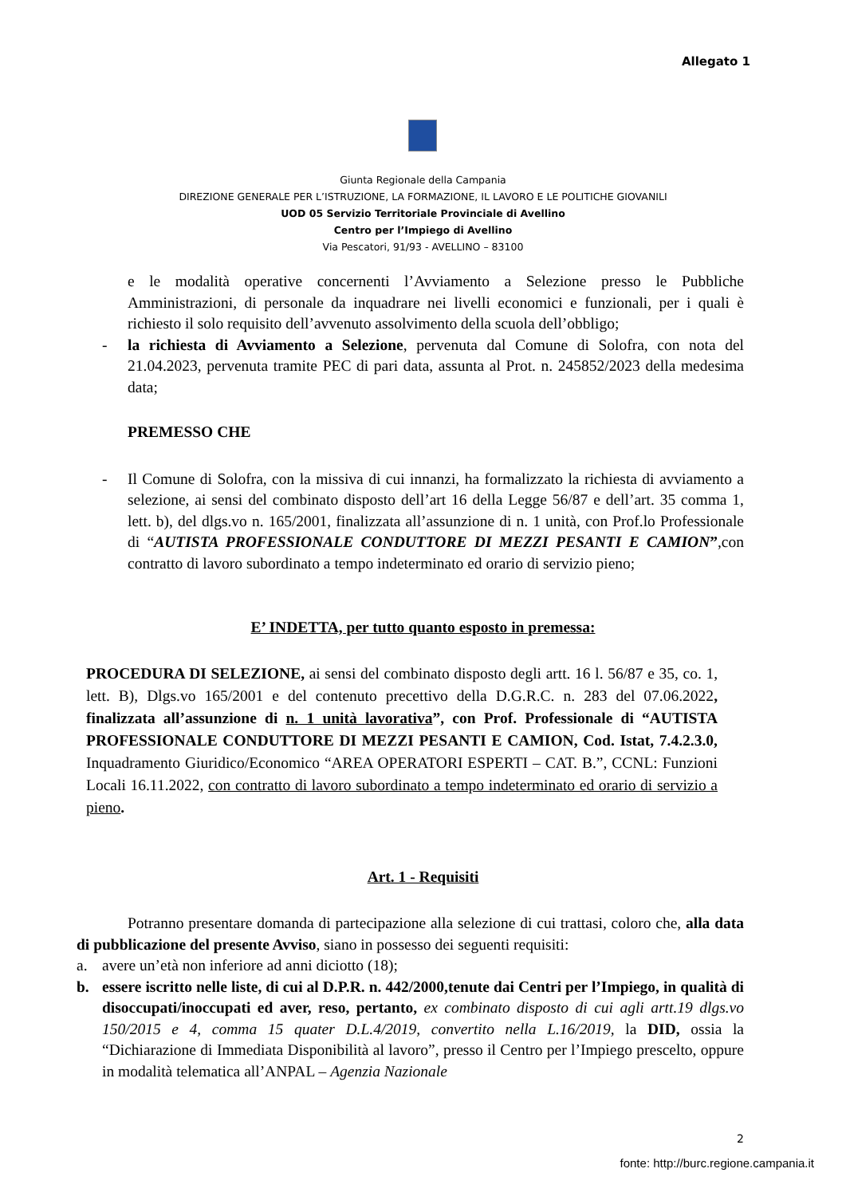Allegato 1
Giunta Regionale della Campania
DIREZIONE GENERALE PER L’ISTRUZIONE, LA FORMAZIONE, IL LAVORO E LE POLITICHE GIOVANILI
UOD 05 Servizio Territoriale Provinciale di Avellino
Centro per l’Impiego di Avellino
Via Pescatori, 91/93 - AVELLINO – 83100
e le modalità operative concernenti l’Avviamento a Selezione presso le Pubbliche Amministrazioni, di personale da inquadrare nei livelli economici e funzionali, per i quali è richiesto il solo requisito dell’avvenuto assolvimento della scuola dell’obbligo;
- la richiesta di Avviamento a Selezione, pervenuta dal Comune di Solofra, con nota del 21.04.2023, pervenuta tramite PEC di pari data, assunta al Prot. n. 245852/2023 della medesima data;
PREMESSO CHE
- Il Comune di Solofra, con la missiva di cui innanzi, ha formalizzato la richiesta di avviamento a selezione, ai sensi del combinato disposto dell’art 16 della Legge 56/87 e dell’art. 35 comma 1, lett. b), del dlgs.vo n. 165/2001, finalizzata all’assunzione di n. 1 unità, con Prof.lo Professionale di “AUTISTA PROFESSIONALE CONDUTTORE DI MEZZI PESANTI E CAMION”,con contratto di lavoro subordinato a tempo indeterminato ed orario di servizio pieno;
E’ INDETTA, per tutto quanto esposto in premessa:
PROCEDURA DI SELEZIONE, ai sensi del combinato disposto degli artt. 16 l. 56/87 e 35, co. 1, lett. B), Dlgs.vo 165/2001 e del contenuto precettivo della D.G.R.C. n. 283 del 07.06.2022, finalizzata all’assunzione di n. 1 unità lavorativa”, con Prof. Professionale di “AUTISTA PROFESSIONALE CONDUTTORE DI MEZZI PESANTI E CAMION, Cod. Istat, 7.4.2.3.0, Inquadramento Giuridico/Economico “AREA OPERATORI ESPERTI – CAT. B.”, CCNL: Funzioni Locali 16.11.2022, con contratto di lavoro subordinato a tempo indeterminato ed orario di servizio a pieno.
Art. 1 - Requisiti
Potranno presentare domanda di partecipazione alla selezione di cui trattasi, coloro che, alla data di pubblicazione del presente Avviso, siano in possesso dei seguenti requisiti:
a. avere un’età non inferiore ad anni diciotto (18);
b. essere iscritto nelle liste, di cui al D.P.R. n. 442/2000,tenute dai Centri per l’Impiego, in qualità di disoccupati/inoccupati ed aver, reso, pertanto, ex combinato disposto di cui agli artt.19 dlgs.vo 150/2015 e 4, comma 15 quater D.L.4/2019, convertito nella L.16/2019, la DID, ossia la “Dichiarazione di Immediata Disponibilità al lavoro”, presso il Centro per l’Impiego prescelto, oppure in modalità telematica all’ANPAL – Agenzia Nazionale
2
fonte: http://burc.regione.campania.it